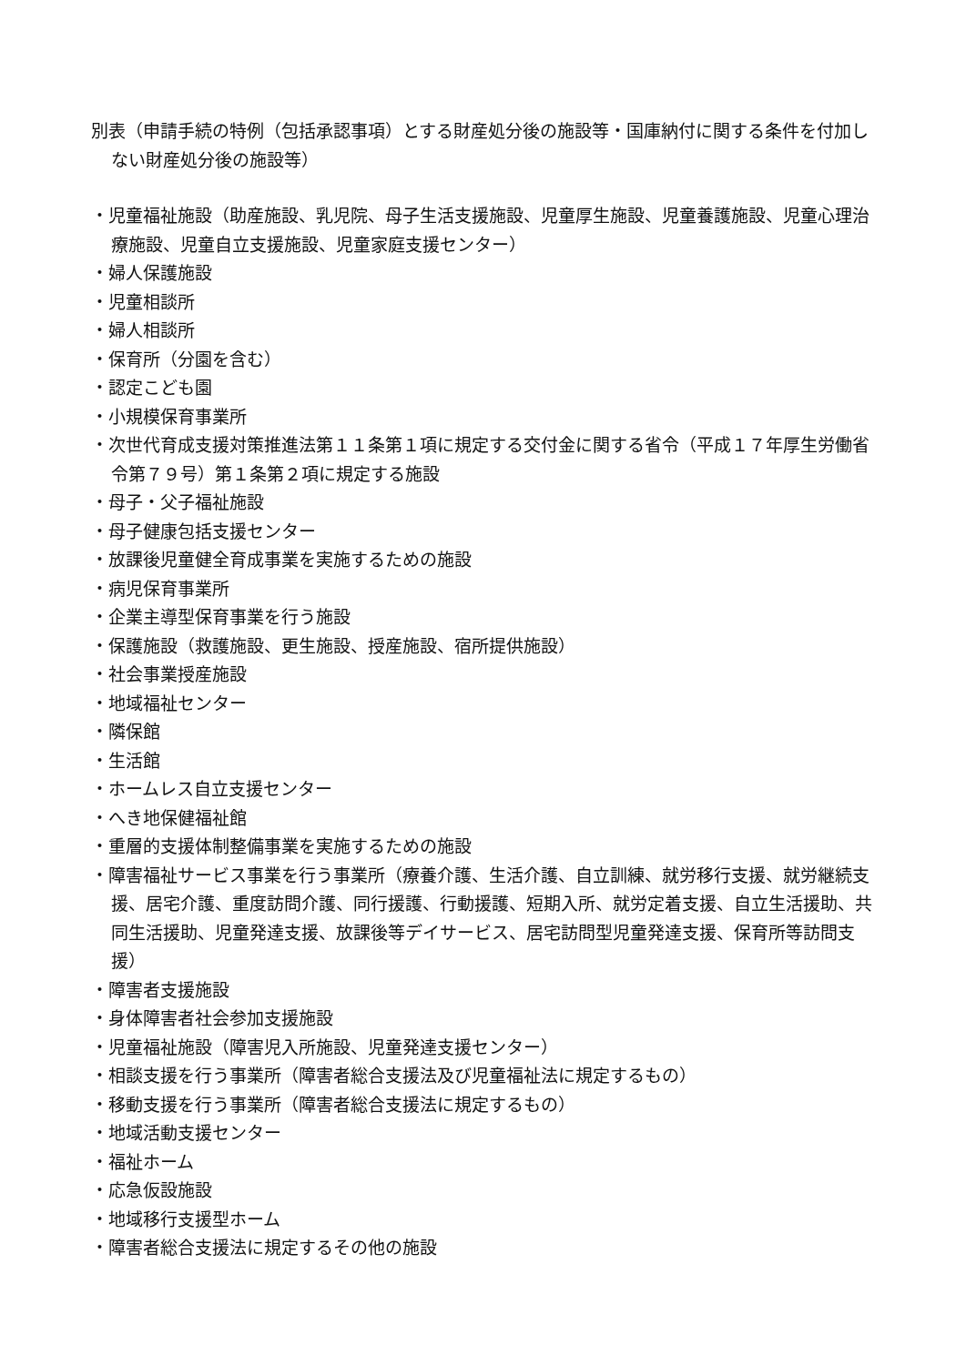別表（申請手続の特例（包括承認事項）とする財産処分後の施設等・国庫納付に関する条件を付加しない財産処分後の施設等）
・児童福祉施設（助産施設、乳児院、母子生活支援施設、児童厚生施設、児童養護施設、児童心理治療施設、児童自立支援施設、児童家庭支援センター）
・婦人保護施設
・児童相談所
・婦人相談所
・保育所（分園を含む）
・認定こども園
・小規模保育事業所
・次世代育成支援対策推進法第１１条第１項に規定する交付金に関する省令（平成１７年厚生労働省令第７９号）第１条第２項に規定する施設
・母子・父子福祉施設
・母子健康包括支援センター
・放課後児童健全育成事業を実施するための施設
・病児保育事業所
・企業主導型保育事業を行う施設
・保護施設（救護施設、更生施設、授産施設、宿所提供施設）
・社会事業授産施設
・地域福祉センター
・隣保館
・生活館
・ホームレス自立支援センター
・へき地保健福祉館
・重層的支援体制整備事業を実施するための施設
・障害福祉サービス事業を行う事業所（療養介護、生活介護、自立訓練、就労移行支援、就労継続支援、居宅介護、重度訪問介護、同行援護、行動援護、短期入所、就労定着支援、自立生活援助、共同生活援助、児童発達支援、放課後等デイサービス、居宅訪問型児童発達支援、保育所等訪問支援）
・障害者支援施設
・身体障害者社会参加支援施設
・児童福祉施設（障害児入所施設、児童発達支援センター）
・相談支援を行う事業所（障害者総合支援法及び児童福祉法に規定するもの）
・移動支援を行う事業所（障害者総合支援法に規定するもの）
・地域活動支援センター
・福祉ホーム
・応急仮設施設
・地域移行支援型ホーム
・障害者総合支援法に規定するその他の施設